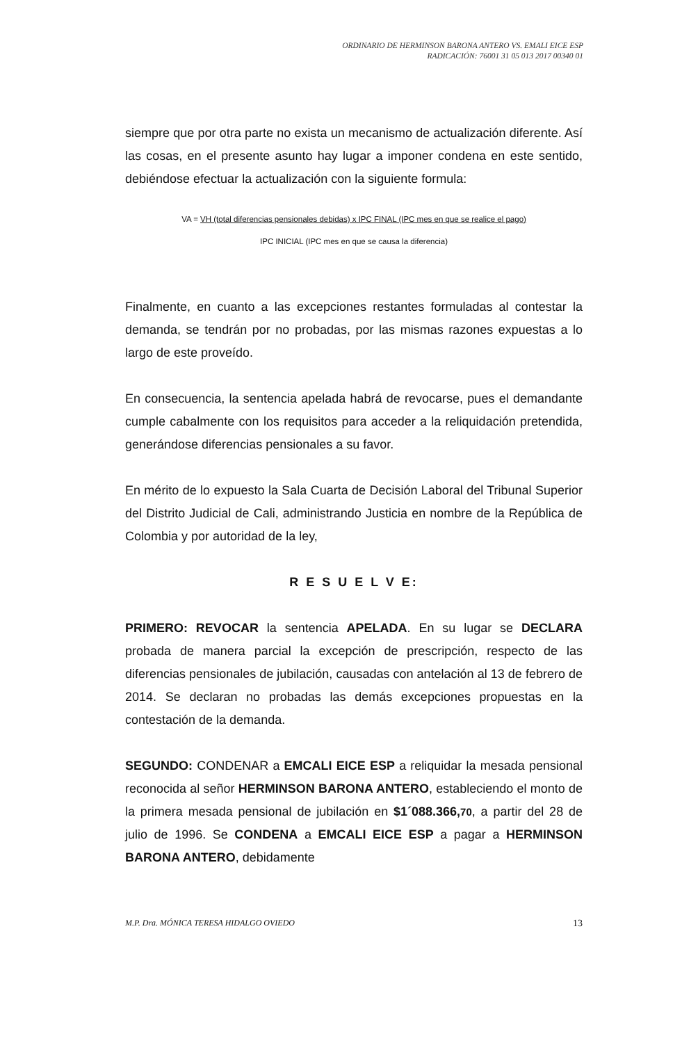ORDINARIO DE HERMINSON BARONA ANTERO VS. EMALI EICE ESP
RADICACIÓN: 76001 31 05 013 2017 00340 01
siempre que por otra parte no exista un mecanismo de actualización diferente. Así las cosas, en el presente asunto hay lugar a imponer condena en este sentido, debiéndose efectuar la actualización con la siguiente formula:
VA = VH (total diferencias pensionales debidas) x IPC FINAL (IPC mes en que se realice el pago)
IPC INICIAL (IPC mes en que se causa la diferencia)
Finalmente, en cuanto a las excepciones restantes formuladas al contestar la demanda, se tendrán por no probadas, por las mismas razones expuestas a lo largo de este proveído.
En consecuencia, la sentencia apelada habrá de revocarse, pues el demandante cumple cabalmente con los requisitos para acceder a la reliquidación pretendida, generándose diferencias pensionales a su favor.
En mérito de lo expuesto la Sala Cuarta de Decisión Laboral del Tribunal Superior del Distrito Judicial de Cali, administrando Justicia en nombre de la República de Colombia y por autoridad de la ley,
R E S U E L V E:
PRIMERO: REVOCAR la sentencia APELADA. En su lugar se DECLARA probada de manera parcial la excepción de prescripción, respecto de las diferencias pensionales de jubilación, causadas con antelación al 13 de febrero de 2014. Se declaran no probadas las demás excepciones propuestas en la contestación de la demanda.
SEGUNDO: CONDENAR a EMCALI EICE ESP a reliquidar la mesada pensional reconocida al señor HERMINSON BARONA ANTERO, estableciendo el monto de la primera mesada pensional de jubilación en $1´088.366,70, a partir del 28 de julio de 1996. Se CONDENA a EMCALI EICE ESP a pagar a HERMINSON BARONA ANTERO, debidamente
M.P. Dra. MÓNICA TERESA HIDALGO OVIEDO 13